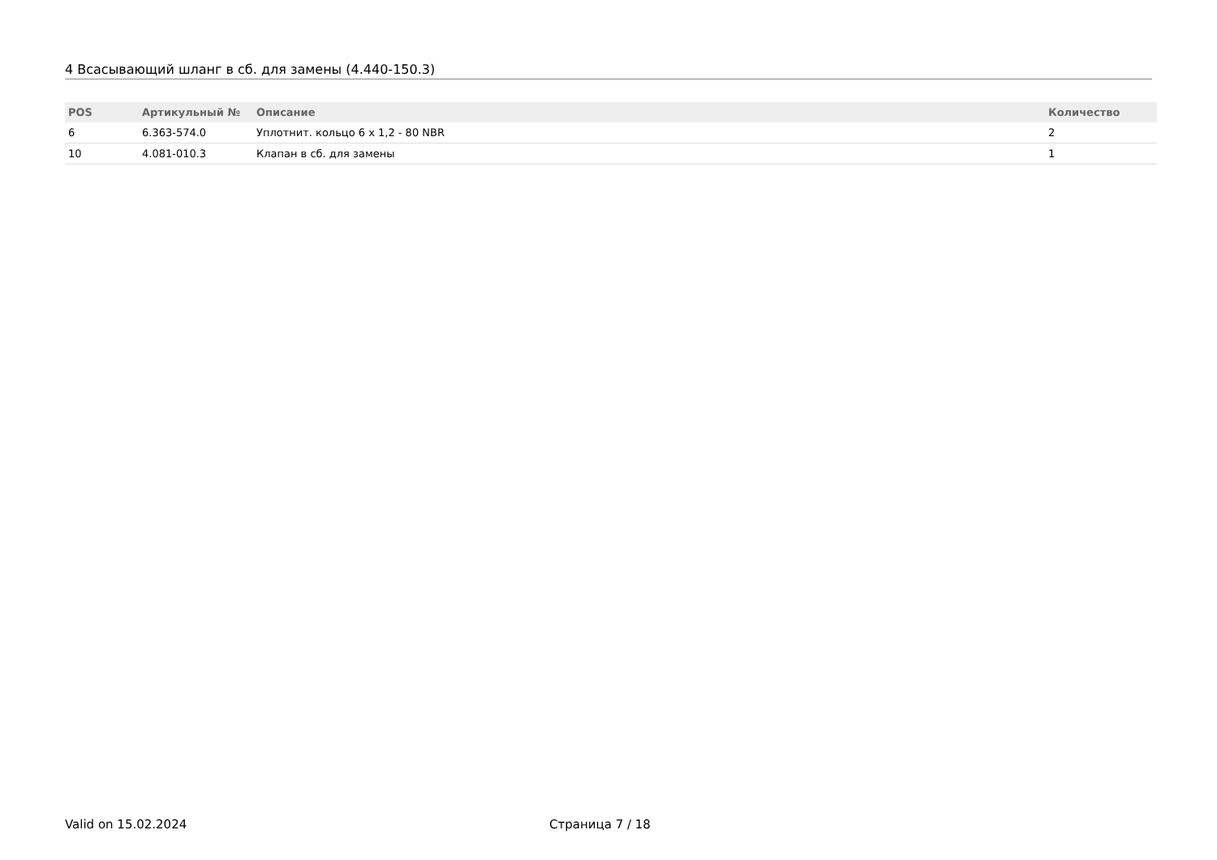4 Всасывающий шланг в сб. для замены (4.440-150.3)
| POS | Артикульный № | Описание | Количество |
| --- | --- | --- | --- |
| 6 | 6.363-574.0 | Уплотнит. кольцо 6 x 1,2 - 80 NBR | 2 |
| 10 | 4.081-010.3 | Клапан в сб. для замены | 1 |
Valid on 15.02.2024 Страница 7 / 18